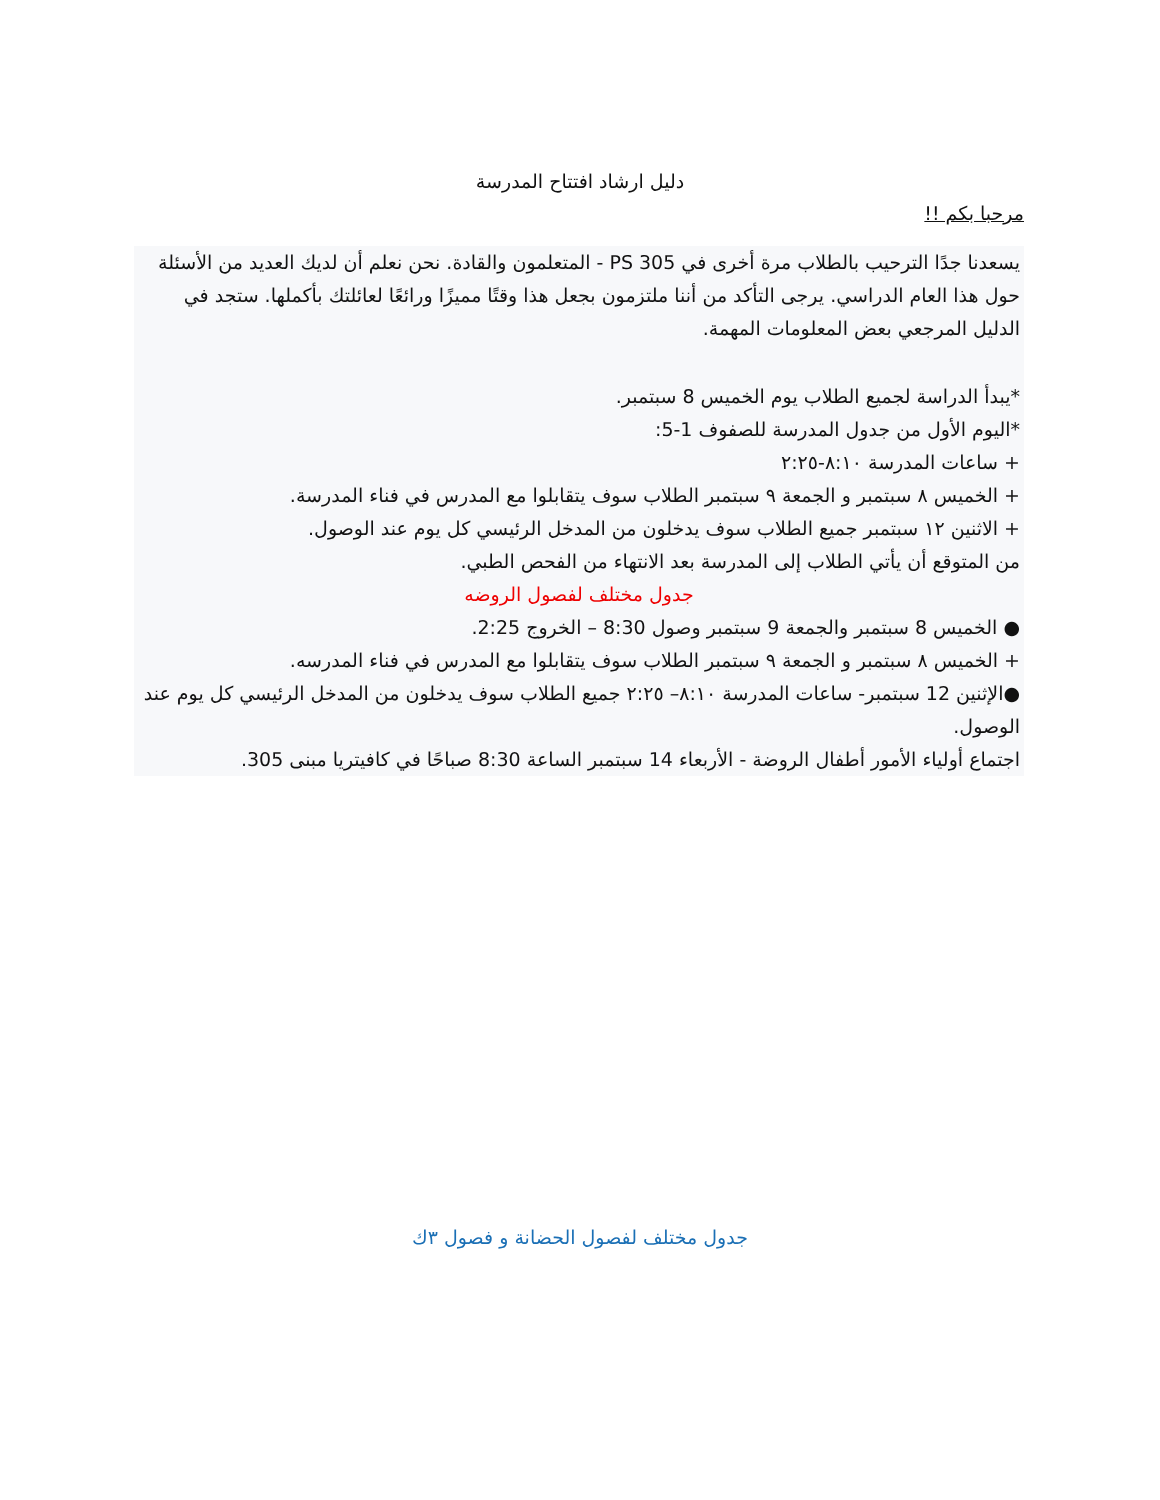دليل ارشاد افتتاح المدرسة
مرحبا بكم !!
يسعدنا جدًا الترحيب بالطلاب مرة أخرى في PS 305 - المتعلمون والقادة. نحن نعلم أن لديك العديد من الأسئلة حول هذا العام الدراسي. يرجى التأكد من أننا ملتزمون بجعل هذا وقتًا مميزًا ورائعًا لعائلتك بأكملها. ستجد في الدليل المرجعي بعض المعلومات المهمة.
*يبدأ الدراسة لجميع الطلاب يوم الخميس 8 سبتمبر.
*اليوم الأول من جدول المدرسة للصفوف 1-5:
+ ساعات المدرسة ٨:١٠-٢:٢٥
+ الخميس ٨ سبتمبر و الجمعة ٩ سبتمبر الطلاب سوف يتقابلوا مع المدرس في فناء المدرسة.
+ الاثنين ١٢ سبتمبر جميع الطلاب سوف يدخلون من المدخل الرئيسي كل يوم عند الوصول.
من المتوقع أن يأتي الطلاب إلى المدرسة بعد الانتهاء من الفحص الطبي.
جدول مختلف لفصول الروضه
● الخميس 8 سبتمبر والجمعة 9 سبتمبر وصول 8:30 – الخروج 2:25.
+ الخميس ٨ سبتمبر و الجمعة ٩ سبتمبر الطلاب سوف يتقابلوا مع المدرس في فناء المدرسه.
●الإثنين 12 سبتمبر- ساعات المدرسة ٨:١٠– ٢:٢٥ جميع الطلاب سوف يدخلون من المدخل الرئيسي كل يوم عند الوصول.
اجتماع أولياء الأمور أطفال الروضة - الأربعاء 14 سبتمبر الساعة 8:30 صباحًا في كافيتريا مبنى 305.
جدول مختلف لفصول الحضانة و فصول ٣ك